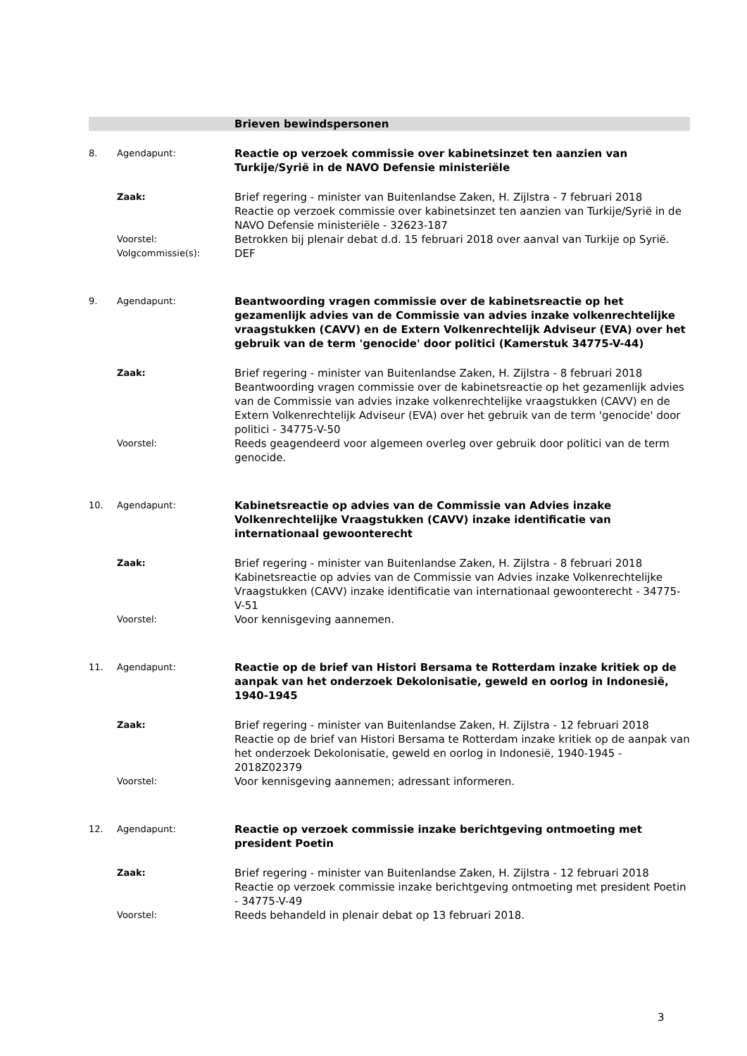Brieven bewindspersonen
| 8. | Agendapunt: | Reactie op verzoek commissie over kabinetsinzet ten aanzien van Turkije/Syrië in de NAVO Defensie ministeriële |
| | Zaak: | Brief regering - minister van Buitenlandse Zaken, H. Zijlstra - 7 februari 2018 Reactie op verzoek commissie over kabinetsinzet ten aanzien van Turkije/Syrië in de NAVO Defensie ministeriële - 32623-187 |
| | Voorstel: | Betrokken bij plenair debat d.d. 15 februari 2018 over aanval van Turkije op Syrië. |
| | Volgcommissie(s): | DEF |
| 9. | Agendapunt: | Beantwoording vragen commissie over de kabinetsreactie op het gezamenlijk advies van de Commissie van advies inzake volkenrechtelijke vraagstukken (CAVV) en de Extern Volkenrechtelijk Adviseur (EVA) over het gebruik van de term 'genocide' door politici (Kamerstuk 34775-V-44) |
| | Zaak: | Brief regering - minister van Buitenlandse Zaken, H. Zijlstra - 8 februari 2018 Beantwoording vragen commissie over de kabinetsreactie op het gezamenlijk advies van de Commissie van advies inzake volkenrechtelijke vraagstukken (CAVV) en de Extern Volkenrechtelijk Adviseur (EVA) over het gebruik van de term 'genocide' door politici - 34775-V-50 |
| | Voorstel: | Reeds geagendeerd voor algemeen overleg over gebruik door politici van de term genocide. |
| 10. | Agendapunt: | Kabinetsreactie op advies van de Commissie van Advies inzake Volkenrechtelijke Vraagstukken (CAVV) inzake identificatie van internationaal gewoonterecht |
| | Zaak: | Brief regering - minister van Buitenlandse Zaken, H. Zijlstra - 8 februari 2018 Kabinetsreactie op advies van de Commissie van Advies inzake Volkenrechtelijke Vraagstukken (CAVV) inzake identificatie van internationaal gewoonterecht - 34775-V-51 |
| | Voorstel: | Voor kennisgeving aannemen. |
| 11. | Agendapunt: | Reactie op de brief van Histori Bersama te Rotterdam inzake kritiek op de aanpak van het onderzoek Dekolonisatie, geweld en oorlog in Indonesië, 1940-1945 |
| | Zaak: | Brief regering - minister van Buitenlandse Zaken, H. Zijlstra - 12 februari 2018 Reactie op de brief van Histori Bersama te Rotterdam inzake kritiek op de aanpak van het onderzoek Dekolonisatie, geweld en oorlog in Indonesië, 1940-1945 - 2018Z02379 |
| | Voorstel: | Voor kennisgeving aannemen; adressant informeren. |
| 12. | Agendapunt: | Reactie op verzoek commissie inzake berichtgeving ontmoeting met president Poetin |
| | Zaak: | Brief regering - minister van Buitenlandse Zaken, H. Zijlstra - 12 februari 2018 Reactie op verzoek commissie inzake berichtgeving ontmoeting met president Poetin - 34775-V-49 |
| | Voorstel: | Reeds behandeld in plenair debat op 13 februari 2018. |
3